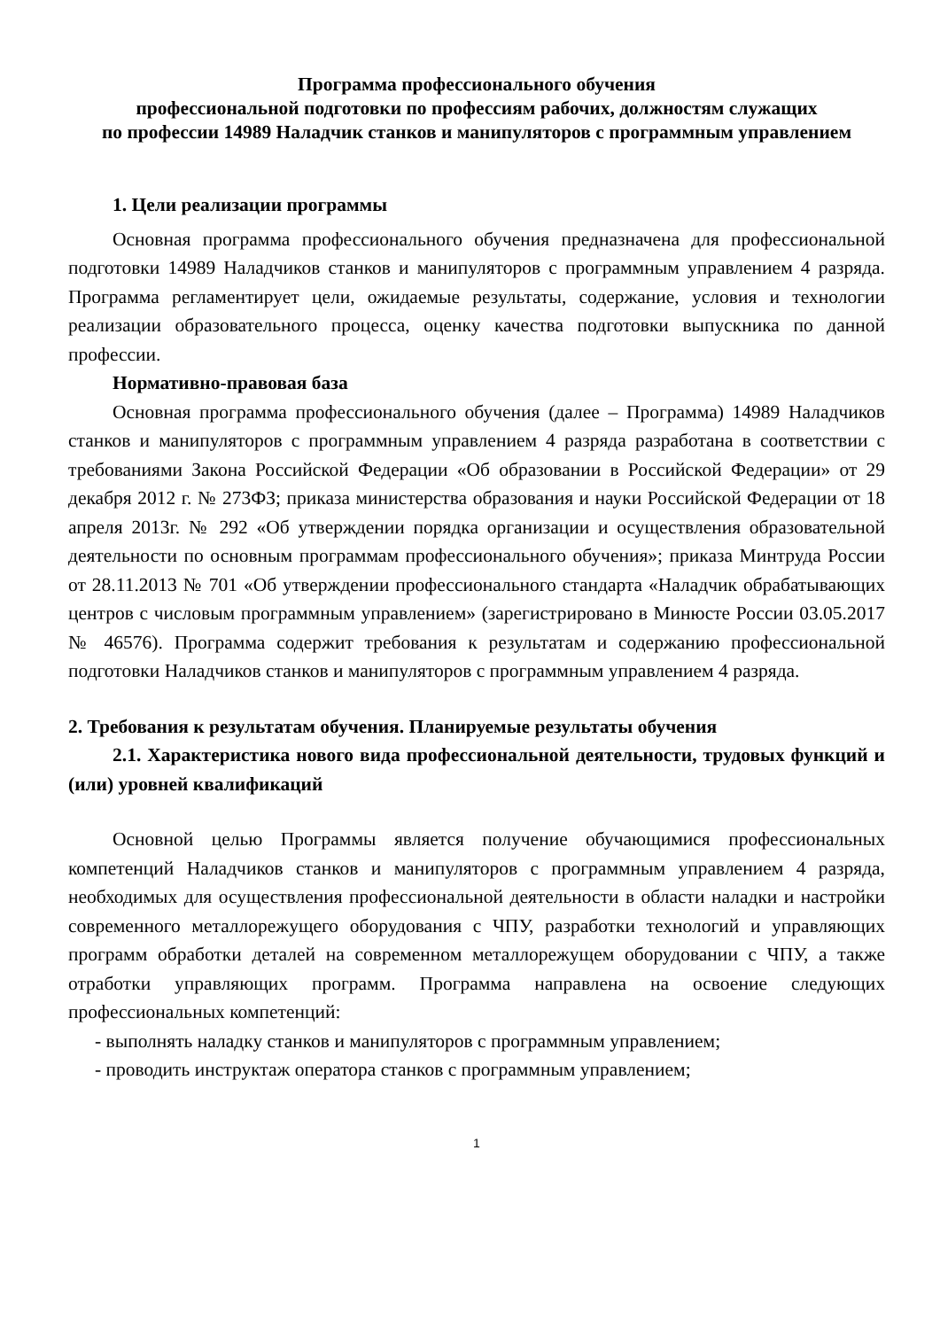Программа профессионального обучения
профессиональной подготовки по профессиям рабочих, должностям служащих
по профессии 14989 Наладчик станков и манипуляторов с программным управлением
1. Цели реализации программы
Основная программа профессионального обучения предназначена для профессиональной подготовки 14989 Наладчиков станков и манипуляторов с программным управлением 4 разряда. Программа регламентирует цели, ожидаемые результаты, содержание, условия и технологии реализации образовательного процесса, оценку качества подготовки выпускника по данной профессии.
Нормативно-правовая база
Основная программа профессионального обучения (далее – Программа) 14989 Наладчиков станков и манипуляторов с программным управлением 4 разряда разработана в соответствии с требованиями Закона Российской Федерации «Об образовании в Российской Федерации» от 29 декабря 2012 г. № 273ФЗ; приказа министерства образования и науки Российской Федерации от 18 апреля 2013г. № 292 «Об утверждении порядка организации и осуществления образовательной деятельности по основным программам профессионального обучения»; приказа Минтруда России от 28.11.2013 № 701 «Об утверждении профессионального стандарта «Наладчик обрабатывающих центров с числовым программным управлением» (зарегистрировано в Минюсте России 03.05.2017 № 46576). Программа содержит требования к результатам и содержанию профессиональной подготовки Наладчиков станков и манипуляторов с программным управлением 4 разряда.
2. Требования к результатам обучения. Планируемые результаты обучения
2.1. Характеристика нового вида профессиональной деятельности, трудовых функций и (или) уровней квалификаций
Основной целью Программы является получение обучающимися профессиональных компетенций Наладчиков станков и манипуляторов с программным управлением 4 разряда, необходимых для осуществления профессиональной деятельности в области наладки и настройки современного металлорежущего оборудования с ЧПУ, разработки технологий и управляющих программ обработки деталей на современном металлорежущем оборудовании с ЧПУ, а также отработки управляющих программ. Программа направлена на освоение следующих профессиональных компетенций:
- выполнять наладку станков и манипуляторов с программным управлением;
- проводить инструктаж оператора станков с программным управлением;
1